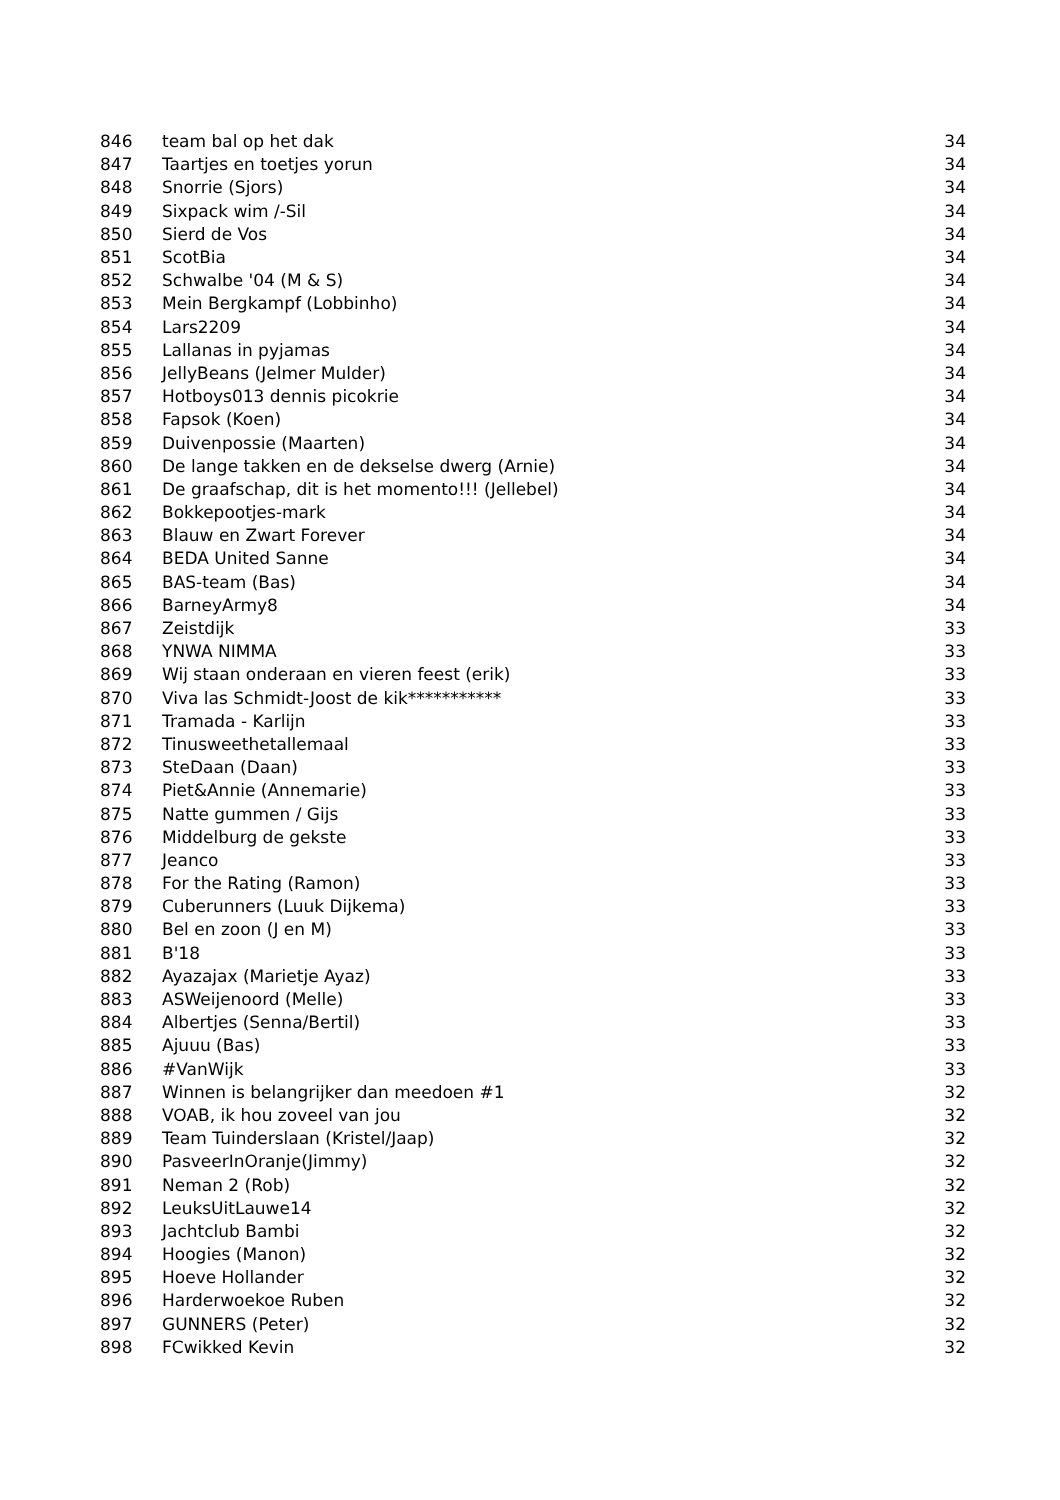| 846 | team bal op het dak | 34 |
| 847 | Taartjes en toetjes yorun | 34 |
| 848 | Snorrie (Sjors) | 34 |
| 849 | Sixpack wim /-Sil | 34 |
| 850 | Sierd de Vos | 34 |
| 851 | ScotBia | 34 |
| 852 | Schwalbe '04 (M & S) | 34 |
| 853 | Mein Bergkampf (Lobbinho) | 34 |
| 854 | Lars2209 | 34 |
| 855 | Lallanas in pyjamas | 34 |
| 856 | JellyBeans (Jelmer Mulder) | 34 |
| 857 | Hotboys013 dennis picokrie | 34 |
| 858 | Fapsok (Koen) | 34 |
| 859 | Duivenpossie (Maarten) | 34 |
| 860 | De lange takken en de dekselse dwerg (Arnie) | 34 |
| 861 | De graafschap, dit is het momento!!! (Jellebel) | 34 |
| 862 | Bokkepootjes-mark | 34 |
| 863 | Blauw en Zwart Forever | 34 |
| 864 | BEDA United Sanne | 34 |
| 865 | BAS-team (Bas) | 34 |
| 866 | BarneyArmy8 | 34 |
| 867 | Zeistdijk | 33 |
| 868 | YNWA NIMMA | 33 |
| 869 | Wij staan onderaan en vieren feest (erik) | 33 |
| 870 | Viva las Schmidt-Joost de kik*********** | 33 |
| 871 | Tramada - Karlijn | 33 |
| 872 | Tinusweethetallemaal | 33 |
| 873 | SteDaan (Daan) | 33 |
| 874 | Piet&Annie (Annemarie) | 33 |
| 875 | Natte gummen / Gijs | 33 |
| 876 | Middelburg de gekste | 33 |
| 877 | Jeanco | 33 |
| 878 | For the Rating (Ramon) | 33 |
| 879 | Cuberunners (Luuk Dijkema) | 33 |
| 880 | Bel en zoon (J en M) | 33 |
| 881 | B'18 | 33 |
| 882 | Ayazajax (Marietje Ayaz) | 33 |
| 883 | ASWeijenoord (Melle) | 33 |
| 884 | Albertjes (Senna/Bertil) | 33 |
| 885 | Ajuuu (Bas) | 33 |
| 886 | #VanWijk | 33 |
| 887 | Winnen is belangrijker dan meedoen #1 | 32 |
| 888 | VOAB, ik hou zoveel van jou | 32 |
| 889 | Team Tuinderslaan (Kristel/Jaap) | 32 |
| 890 | PasveerInOranje(Jimmy) | 32 |
| 891 | Neman 2 (Rob) | 32 |
| 892 | LeuksUitLauwe14 | 32 |
| 893 | Jachtclub Bambi | 32 |
| 894 | Hoogies (Manon) | 32 |
| 895 | Hoeve Hollander | 32 |
| 896 | Harderwoekoe Ruben | 32 |
| 897 | GUNNERS (Peter) | 32 |
| 898 | FCwikked Kevin | 32 |